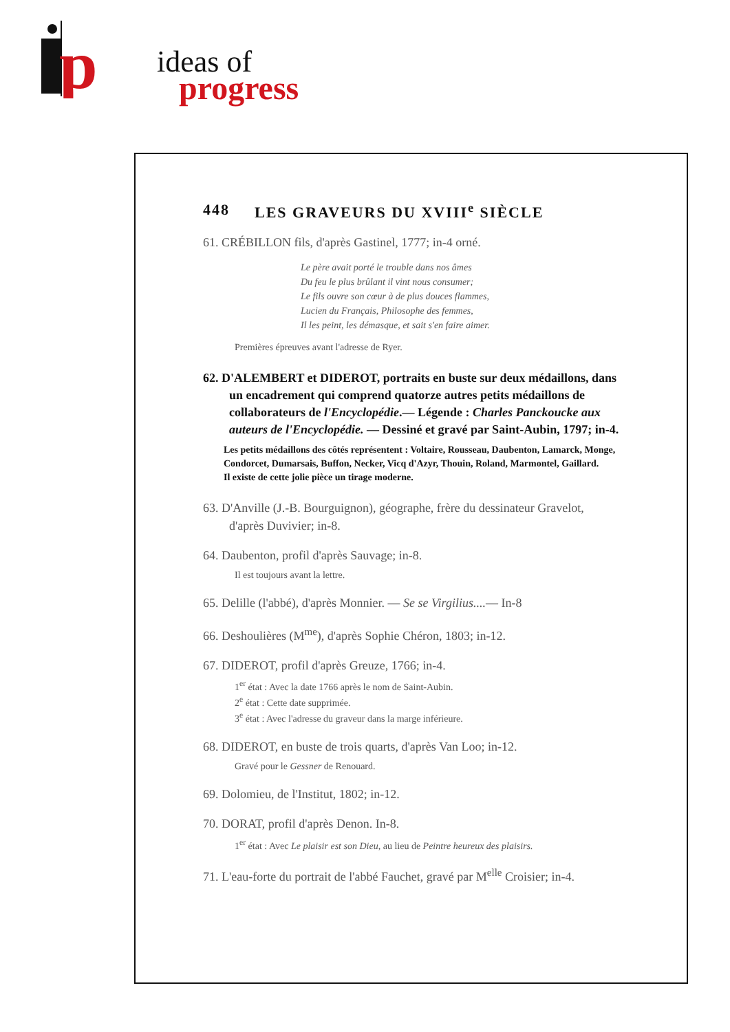p
ideas of
progress
448 LES GRAVEURS DU XVIII<sup>e</sup> SIÈCLE
61. CRÉBILLON fils, d'après Gastinel, 1777; in-4 orné.
Le père avait porté le trouble dans nos âmes
Du feu le plus brûlant il vint nous consumer;
Le fils ouvre son cœur à de plus douces flammes,
Lucien du Français, Philosophe des femmes,
Il les peint, les démasque, et sait s'en faire aimer.
Premières épreuves avant l'adresse de Ryer.
62. D'ALEMBERT et DIDEROT, portraits en buste sur deux médaillons, dans un encadrement qui comprend quatorze autres petits médaillons de collaborateurs de l'Encyclopédie.— Légende : Charles Panckoucke aux auteurs de l'Encyclopédie. — Dessiné et gravé par Saint-Aubin, 1797; in-4.
Les petits médaillons des côtés représentent : Voltaire, Rousseau, Daubenton, Lamarck, Monge, Condorcet, Dumarsais, Buffon, Necker, Vicq d'Azyr, Thouin, Roland, Marmontel, Gaillard.
Il existe de cette jolie pièce un tirage moderne.
63. D'Anville (J.-B. Bourguignon), géographe, frère du dessinateur Gravelot, d'après Duvivier; in-8.
64. Daubenton, profil d'après Sauvage; in-8.
Il est toujours avant la lettre.
65. Delille (l'abbé), d'après Monnier. — Se se Virgilius....— In-8
66. Deshoulières (M<sup>me</sup>), d'après Sophie Chéron, 1803; in-12.
67. DIDEROT, profil d'après Greuze, 1766; in-4.
1<sup>er</sup> état : Avec la date 1766 après le nom de Saint-Aubin.
2<sup>e</sup> état : Cette date supprimée.
3<sup>e</sup> état : Avec l'adresse du graveur dans la marge inférieure.
68. DIDEROT, en buste de trois quarts, d'après Van Loo; in-12.
Gravé pour le Gessner de Renouard.
69. Dolomieu, de l'Institut, 1802; in-12.
70. DORAT, profil d'après Denon. In-8.
1<sup>er</sup> état : Avec Le plaisir est son Dieu, au lieu de Peintre heureux des plaisirs.
71. L'eau-forte du portrait de l'abbé Fauchet, gravé par M<sup>elle</sup> Croisier; in-4.